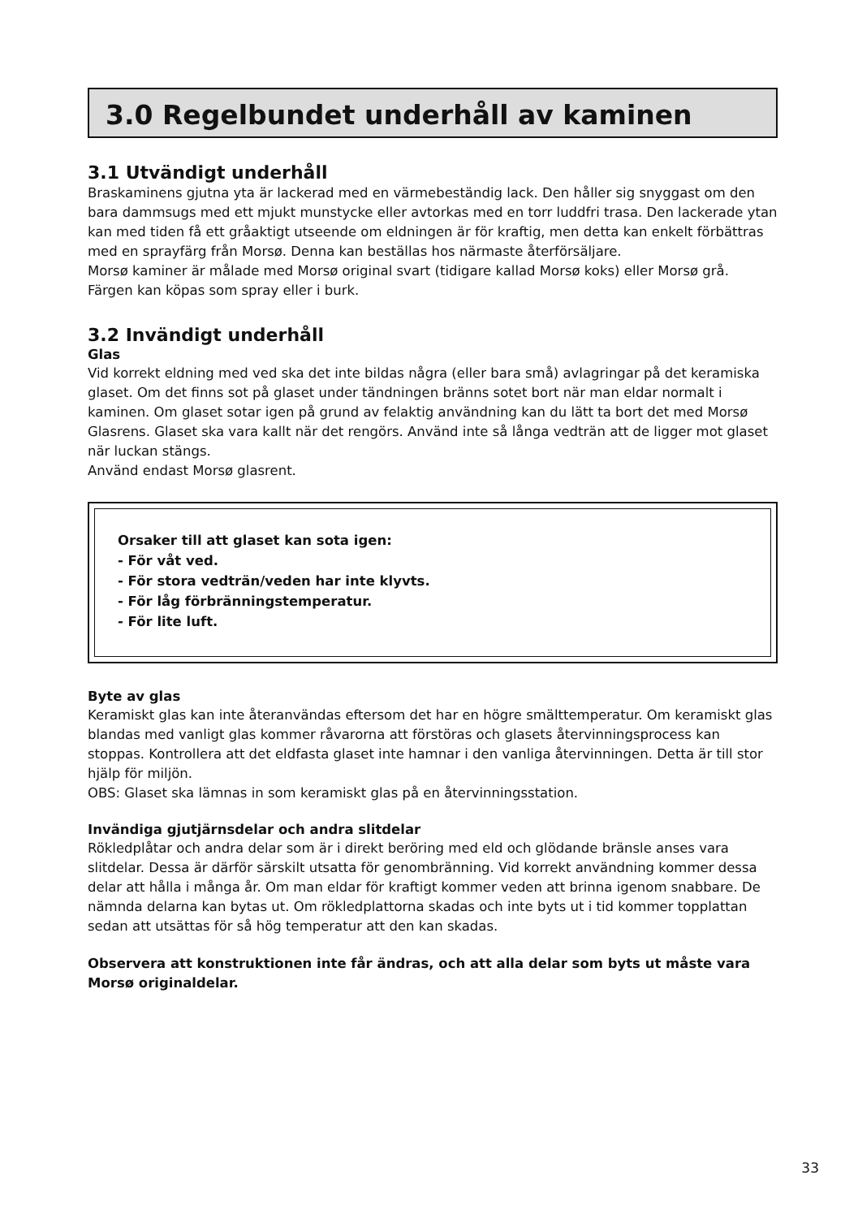3.0 Regelbundet underhåll av kaminen
3.1 Utvändigt underhåll
Braskaminens gjutna yta är lackerad med en värmebeständig lack. Den håller sig snyggast om den bara dammsugs med ett mjukt munstycke eller avtorkas med en torr luddfri trasa. Den lackerade ytan kan med tiden få ett gråaktigt utseende om eldningen är för kraftig, men detta kan enkelt förbättras med en sprayfärg från Morsø. Denna kan beställas hos närmaste återförsäljare.
Morsø kaminer är målade med Morsø original svart (tidigare kallad Morsø koks) eller Morsø grå. Färgen kan köpas som spray eller i burk.
3.2 Invändigt underhåll
Glas
Vid korrekt eldning med ved ska det inte bildas några (eller bara små) avlagringar på det keramiska glaset. Om det finns sot på glaset under tändningen bränns sotet bort när man eldar normalt i kaminen. Om glaset sotar igen på grund av felaktig användning kan du lätt ta bort det med Morsø Glasrens. Glaset ska vara kallt när det rengörs. Använd inte så långa vedträn att de ligger mot glaset när luckan stängs.
Använd endast Morsø glasrent.
Orsaker till att glaset kan sota igen:
- För våt ved.
- För stora vedträn/veden har inte klyvts.
- För låg förbränningstemperatur.
- För lite luft.
Byte av glas
Keramiskt glas kan inte återanvändas eftersom det har en högre smälttemperatur. Om keramiskt glas blandas med vanligt glas kommer råvarorna att förstöras och glasets återvinningsprocess kan stoppas. Kontrollera att det eldfasta glaset inte hamnar i den vanliga återvinningen. Detta är till stor hjälp för miljön.
OBS: Glaset ska lämnas in som keramiskt glas på en återvinningsstation.
Invändiga gjutjärnsdelar och andra slitdelar
Rökledplåtar och andra delar som är i direkt beröring med eld och glödande bränsle anses vara slitdelar. Dessa är därför särskilt utsatta för genombränning. Vid korrekt användning kommer dessa delar att hålla i många år. Om man eldar för kraftigt kommer veden att brinna igenom snabbare. De nämnda delarna kan bytas ut. Om rökledplattorna skadas och inte byts ut i tid kommer topplattan sedan att utsättas för så hög temperatur att den kan skadas.
Observera att konstruktionen inte får ändras, och att alla delar som byts ut måste vara Morsø originaldelar.
33